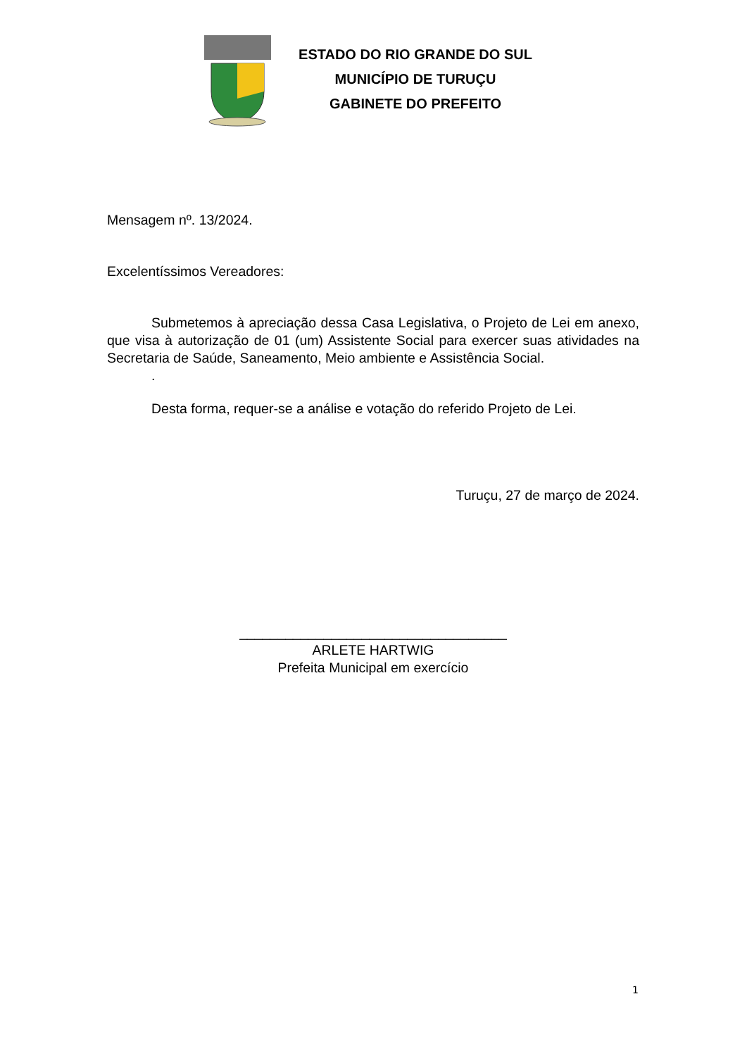ESTADO DO RIO GRANDE DO SUL
MUNICÍPIO DE TURUÇU
GABINETE DO PREFEITO
Mensagem nº. 13/2024.
Excelentíssimos Vereadores:
Submetemos à apreciação dessa Casa Legislativa, o Projeto de Lei em anexo, que visa à autorização de 01 (um) Assistente Social para exercer suas atividades na Secretaria de Saúde, Saneamento, Meio ambiente e Assistência Social.
.
Desta forma, requer-se a análise e votação do referido Projeto de Lei.
Turuçu, 27 de março de 2024.
___________________________________
ARLETE HARTWIG
Prefeita Municipal em exercício
1